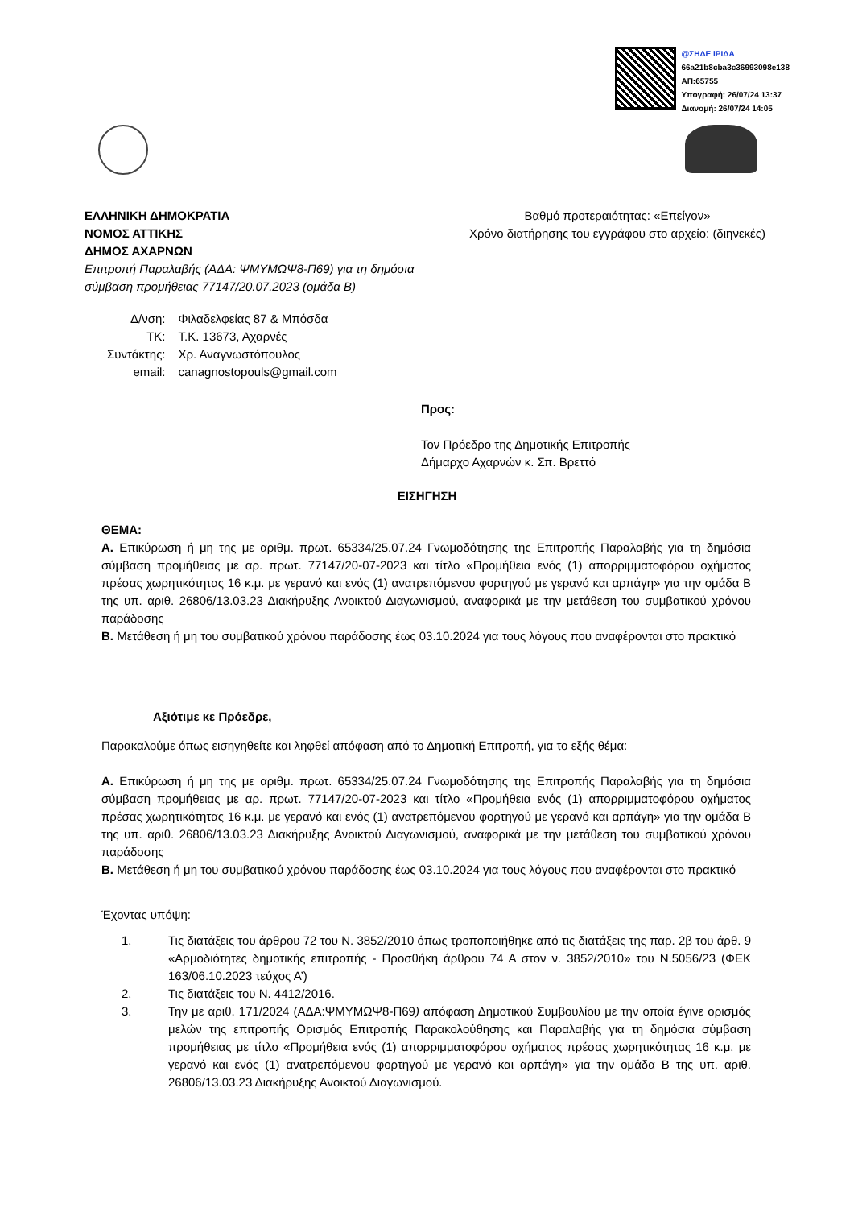@ΣΗΔΕ ΙΡΙΔΑ
66a21b8cba3c36993098e138
ΑΠ:65755
Υπογραφή: 26/07/24 13:37
Διανομή: 26/07/24 14:05
ΕΛΛΗΝΙΚΗ ΔΗΜΟΚΡΑΤΙΑ
ΝΟΜΟΣ ΑΤΤΙΚΗΣ
ΔΗΜΟΣ ΑΧΑΡΝΩΝ
Επιτροπή Παραλαβής (ΑΔΑ: ΨΜΥΜΩΨ8-Π69) για τη δημόσια
σύμβαση προμήθειας 77147/20.07.2023 (ομάδα Β)
Βαθμό προτεραιότητας: «Επείγον»
Χρόνο διατήρησης του εγγράφου στο αρχείο: (διηνεκές)
| Δ/νση: | Φιλαδελφείας 87 & Μπόσδα |
| ΤΚ: | Τ.Κ. 13673, Αχαρνές |
| Συντάκτης: | Χρ. Αναγνωστόπουλος |
| email: | canagnostopouls@gmail.com |
Προς:
Τον Πρόεδρο της Δημοτικής Επιτροπής
Δήμαρχο Αχαρνών κ. Σπ. Βρεττό
ΕΙΣΗΓΗΣΗ
ΘΕΜΑ:
Α. Επικύρωση ή μη της με αριθμ. πρωτ. 65334/25.07.24 Γνωμοδότησης της Επιτροπής Παραλαβής για τη δημόσια σύμβαση προμήθειας με αρ. πρωτ. 77147/20-07-2023 και τίτλο «Προμήθεια ενός (1) απορριμματοφόρου οχήματος πρέσας χωρητικότητας 16 κ.μ. με γερανό και ενός (1) ανατρεπόμενου φορτηγού με γερανό και αρπάγη» για την ομάδα Β της υπ. αριθ. 26806/13.03.23 Διακήρυξης Ανοικτού Διαγωνισμού, αναφορικά με την μετάθεση του συμβατικού χρόνου παράδοσης
Β. Μετάθεση ή μη του συμβατικού χρόνου παράδοσης έως 03.10.2024 για τους λόγους που αναφέρονται στο πρακτικό
Αξιότιμε κε Πρόεδρε,
Παρακαλούμε όπως εισηγηθείτε και ληφθεί απόφαση από το Δημοτική Επιτροπή, για το εξής θέμα:
Α. Επικύρωση ή μη της με αριθμ. πρωτ. 65334/25.07.24 Γνωμοδότησης της Επιτροπής Παραλαβής για τη δημόσια σύμβαση προμήθειας με αρ. πρωτ. 77147/20-07-2023 και τίτλο «Προμήθεια ενός (1) απορριμματοφόρου οχήματος πρέσας χωρητικότητας 16 κ.μ. με γερανό και ενός (1) ανατρεπόμενου φορτηγού με γερανό και αρπάγη» για την ομάδα Β της υπ. αριθ. 26806/13.03.23 Διακήρυξης Ανοικτού Διαγωνισμού, αναφορικά με την μετάθεση του συμβατικού χρόνου παράδοσης
Β. Μετάθεση ή μη του συμβατικού χρόνου παράδοσης έως 03.10.2024 για τους λόγους που αναφέρονται στο πρακτικό
Έχοντας υπόψη:
1. Τις διατάξεις του άρθρου 72 του Ν. 3852/2010 όπως τροποποιήθηκε από τις διατάξεις της παρ. 2β του άρθ. 9 «Αρμοδιότητες δημοτικής επιτροπής - Προσθήκη άρθρου 74 Α στον ν. 3852/2010» του Ν.5056/23 (ΦΕΚ 163/06.10.2023 τεύχος Α’)
2. Τις διατάξεις του Ν. 4412/2016.
3. Την με αριθ. 171/2024 (ΑΔΑ:ΨΜΥΜΩΨ8-Π69) απόφαση Δημοτικού Συμβουλίου με την οποία έγινε ορισμός μελών της επιτροπής Ορισμός Επιτροπής Παρακολούθησης και Παραλαβής για τη δημόσια σύμβαση προμήθειας με τίτλο «Προμήθεια ενός (1) απορριμματοφόρου οχήματος πρέσας χωρητικότητας 16 κ.μ. με γερανό και ενός (1) ανατρεπόμενου φορτηγού με γερανό και αρπάγη» για την ομάδα Β της υπ. αριθ. 26806/13.03.23 Διακήρυξης Ανοικτού Διαγωνισμού.